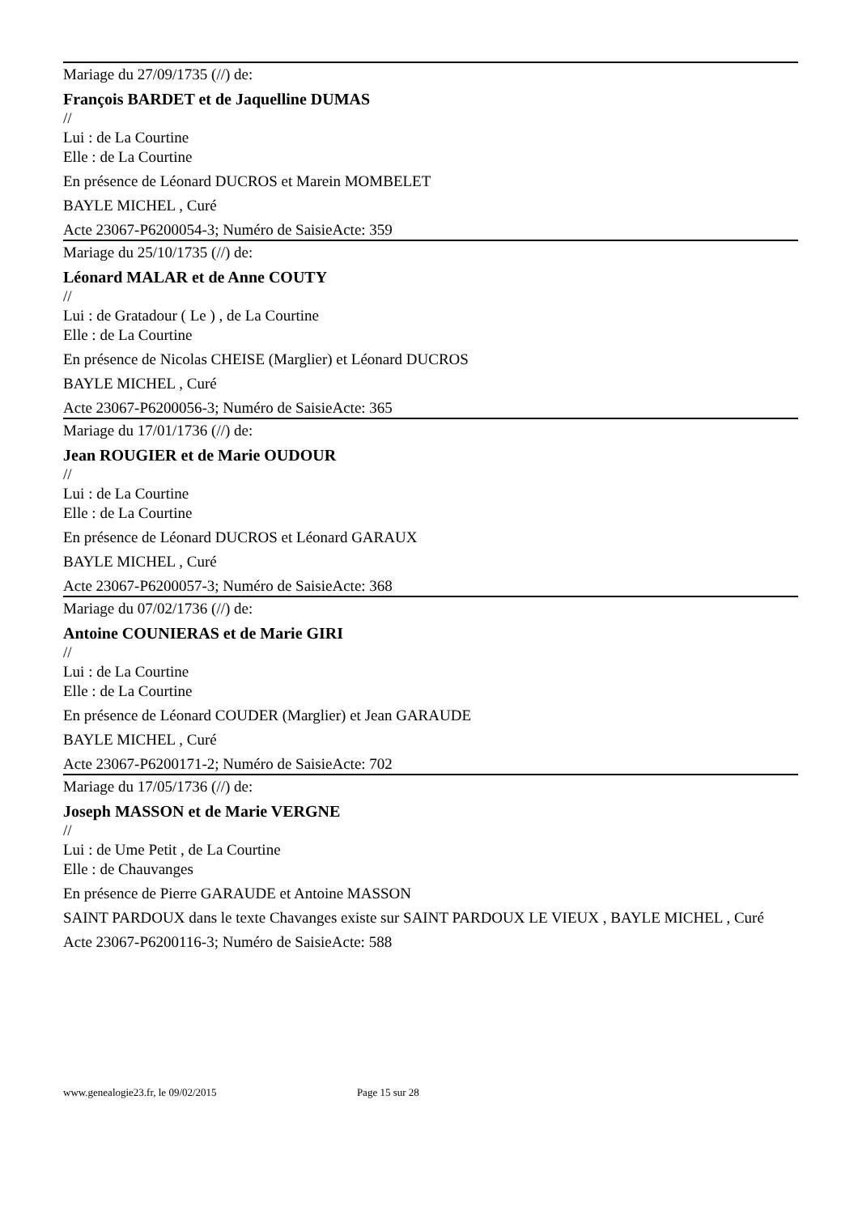Mariage du 27/09/1735 (//) de:
François BARDET et de Jaquelline DUMAS
//
Lui : de La Courtine
Elle : de La Courtine
En présence de Léonard DUCROS et Marein MOMBELET
BAYLE MICHEL , Curé
Acte 23067-P6200054-3; Numéro de SaisieActe: 359
Mariage du 25/10/1735 (//) de:
Léonard MALAR et de Anne COUTY
//
Lui : de Gratadour ( Le ) , de La Courtine
Elle : de La Courtine
En présence de Nicolas CHEISE (Marglier) et Léonard DUCROS
BAYLE MICHEL , Curé
Acte 23067-P6200056-3; Numéro de SaisieActe: 365
Mariage du 17/01/1736 (//) de:
Jean ROUGIER et de Marie OUDOUR
//
Lui : de La Courtine
Elle : de La Courtine
En présence de Léonard DUCROS et Léonard GARAUX
BAYLE MICHEL , Curé
Acte 23067-P6200057-3; Numéro de SaisieActe: 368
Mariage du 07/02/1736 (//) de:
Antoine COUNIERAS et de Marie GIRI
//
Lui : de La Courtine
Elle : de La Courtine
En présence de Léonard COUDER (Marglier) et Jean GARAUDE
BAYLE MICHEL , Curé
Acte 23067-P6200171-2; Numéro de SaisieActe: 702
Mariage du 17/05/1736 (//) de:
Joseph MASSON et de Marie VERGNE
//
Lui : de Ume Petit , de La Courtine
Elle : de Chauvanges
En présence de Pierre GARAUDE et Antoine MASSON
SAINT PARDOUX dans le texte Chavanges existe sur SAINT PARDOUX LE VIEUX , BAYLE MICHEL , Curé
Acte 23067-P6200116-3; Numéro de SaisieActe: 588
www.genealogie23.fr, le 09/02/2015 Page 15 sur 28